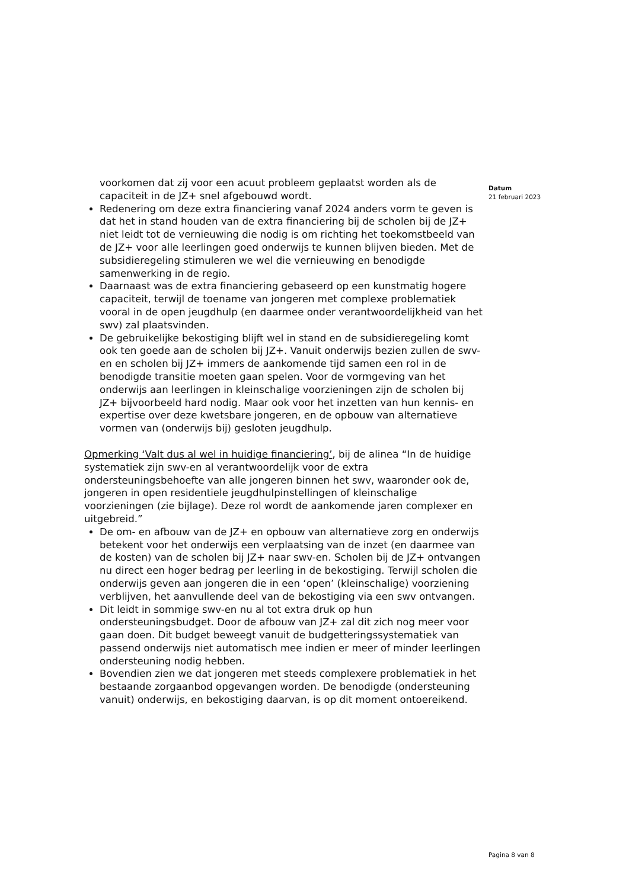voorkomen dat zij voor een acuut probleem geplaatst worden als de capaciteit in de JZ+ snel afgebouwd wordt.
Redenering om deze extra financiering vanaf 2024 anders vorm te geven is dat het in stand houden van de extra financiering bij de scholen bij de JZ+ niet leidt tot de vernieuwing die nodig is om richting het toekomstbeeld van de JZ+ voor alle leerlingen goed onderwijs te kunnen blijven bieden. Met de subsidieregeling stimuleren we wel die vernieuwing en benodigde samenwerking in de regio.
Daarnaast was de extra financiering gebaseerd op een kunstmatig hogere capaciteit, terwijl de toename van jongeren met complexe problematiek vooral in de open jeugdhulp (en daarmee onder verantwoordelijkheid van het swv) zal plaatsvinden.
De gebruikelijke bekostiging blijft wel in stand en de subsidieregeling komt ook ten goede aan de scholen bij JZ+. Vanuit onderwijs bezien zullen de swv-en en scholen bij JZ+ immers de aankomende tijd samen een rol in de benodigde transitie moeten gaan spelen. Voor de vormgeving van het onderwijs aan leerlingen in kleinschalige voorzieningen zijn de scholen bij JZ+ bijvoorbeeld hard nodig. Maar ook voor het inzetten van hun kennis- en expertise over deze kwetsbare jongeren, en de opbouw van alternatieve vormen van (onderwijs bij) gesloten jeugdhulp.
Opmerking ‘Valt dus al wel in huidige financiering’, bij de alinea “In de huidige systematiek zijn swv-en al verantwoordelijk voor de extra ondersteuningsbehoefte van alle jongeren binnen het swv, waaronder ook de, jongeren in open residentiele jeugdhulpinstellingen of kleinschalige voorzieningen (zie bijlage). Deze rol wordt de aankomende jaren complexer en uitgebreid.”
De om- en afbouw van de JZ+ en opbouw van alternatieve zorg en onderwijs betekent voor het onderwijs een verplaatsing van de inzet (en daarmee van de kosten) van de scholen bij JZ+ naar swv-en. Scholen bij de JZ+ ontvangen nu direct een hoger bedrag per leerling in de bekostiging. Terwijl scholen die onderwijs geven aan jongeren die in een ‘open’ (kleinschalige) voorziening verblijven, het aanvullende deel van de bekostiging via een swv ontvangen.
Dit leidt in sommige swv-en nu al tot extra druk op hun ondersteuningsbudget. Door de afbouw van JZ+ zal dit zich nog meer voor gaan doen. Dit budget beweegt vanuit de budgetteringssystematiek van passend onderwijs niet automatisch mee indien er meer of minder leerlingen ondersteuning nodig hebben.
Bovendien zien we dat jongeren met steeds complexere problematiek in het bestaande zorgaanbod opgevangen worden. De benodigde (ondersteuning vanuit) onderwijs, en bekostiging daarvan, is op dit moment ontoereikend.
Datum
21 februari 2023
Pagina 8 van 8